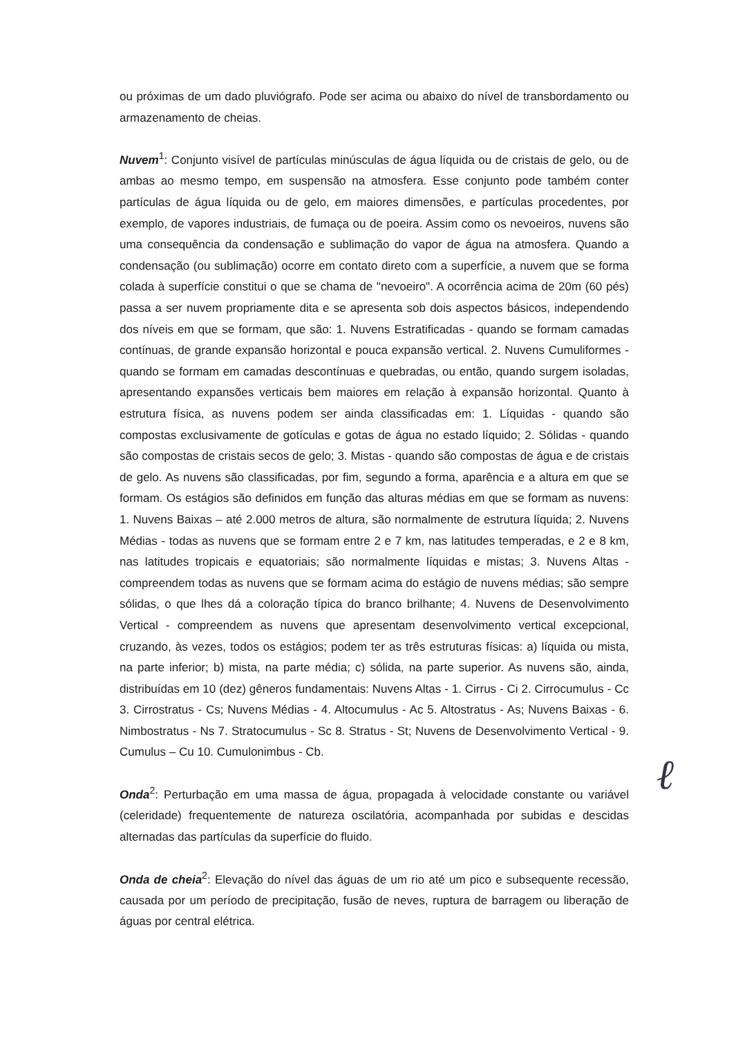ou próximas de um dado pluviógrafo. Pode ser acima ou abaixo do nível de transbordamento ou armazenamento de cheias.
Nuvem<sup>1</sup>: Conjunto visível de partículas minúsculas de água líquida ou de cristais de gelo, ou de ambas ao mesmo tempo, em suspensão na atmosfera. Esse conjunto pode também conter partículas de água líquida ou de gelo, em maiores dimensões, e partículas procedentes, por exemplo, de vapores industriais, de fumaça ou de poeira. Assim como os nevoeiros, nuvens são uma consequência da condensação e sublimação do vapor de água na atmosfera. Quando a condensação (ou sublimação) ocorre em contato direto com a superfície, a nuvem que se forma colada à superfície constitui o que se chama de "nevoeiro". A ocorrência acima de 20m (60 pés) passa a ser nuvem propriamente dita e se apresenta sob dois aspectos básicos, independendo dos níveis em que se formam, que são: 1. Nuvens Estratificadas - quando se formam camadas contínuas, de grande expansão horizontal e pouca expansão vertical. 2. Nuvens Cumuliformes - quando se formam em camadas descontínuas e quebradas, ou então, quando surgem isoladas, apresentando expansões verticais bem maiores em relação à expansão horizontal. Quanto à estrutura física, as nuvens podem ser ainda classificadas em: 1. Líquidas - quando são compostas exclusivamente de gotículas e gotas de água no estado líquido; 2. Sólidas - quando são compostas de cristais secos de gelo; 3. Mistas - quando são compostas de água e de cristais de gelo. As nuvens são classificadas, por fim, segundo a forma, aparência e a altura em que se formam. Os estágios são definidos em função das alturas médias em que se formam as nuvens: 1. Nuvens Baixas – até 2.000 metros de altura, são normalmente de estrutura líquida; 2. Nuvens Médias - todas as nuvens que se formam entre 2 e 7 km, nas latitudes temperadas, e 2 e 8 km, nas latitudes tropicais e equatoriais; são normalmente líquidas e mistas; 3. Nuvens Altas - compreendem todas as nuvens que se formam acima do estágio de nuvens médias; são sempre sólidas, o que lhes dá a coloração típica do branco brilhante; 4. Nuvens de Desenvolvimento Vertical - compreendem as nuvens que apresentam desenvolvimento vertical excepcional, cruzando, às vezes, todos os estágios; podem ter as três estruturas físicas: a) líquida ou mista, na parte inferior; b) mista, na parte média; c) sólida, na parte superior. As nuvens são, ainda, distribuídas em 10 (dez) gêneros fundamentais: Nuvens Altas - 1. Cirrus - Ci 2. Cirrocumulus - Cc 3. Cirrostratus - Cs; Nuvens Médias - 4. Altocumulus - Ac 5. Altostratus - As; Nuvens Baixas - 6. Nimbostratus - Ns 7. Stratocumulus - Sc 8. Stratus - St; Nuvens de Desenvolvimento Vertical - 9. Cumulus – Cu 10. Cumulonimbus - Cb.
Onda<sup>2</sup>: Perturbação em uma massa de água, propagada à velocidade constante ou variável (celeridade) frequentemente de natureza oscilatória, acompanhada por subidas e descidas alternadas das partículas da superfície do fluido.
Onda de cheia<sup>2</sup>: Elevação do nível das águas de um rio até um pico e subsequente recessão, causada por um período de precipitação, fusão de neves, ruptura de barragem ou liberação de águas por central elétrica.
ℓ